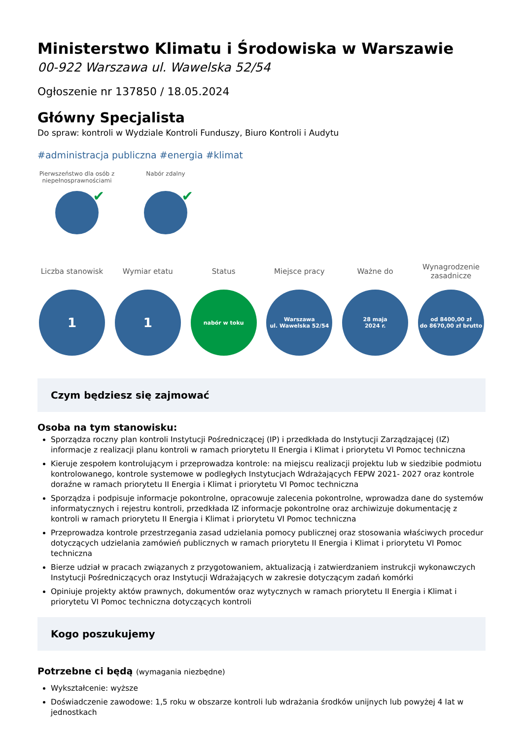Ministerstwo Klimatu i Środowiska w Warszawie
00-922 Warszawa ul. Wawelska 52/54
Ogłoszenie nr 137850 / 18.05.2024
Główny Specjalista
Do spraw: kontroli w Wydziale Kontroli Funduszy, Biuro Kontroli i Audytu
#administracja publiczna #energia #klimat
Pierwszeństwo dla osób z niepełnosprawnościami
✔
Nabór zdalny
✔
Liczba stanowisk
1
Wymiar etatu
1
Status
nabór w toku
Miejsce pracy
Warszawa
ul. Wawelska 52/54
Ważne do
28 maja
2024 r.
Wynagrodzenie zasadnicze
od 8400,00 zł
do 8670,00 zł brutto
Czym będziesz się zajmować
Osoba na tym stanowisku:
Sporządza roczny plan kontroli Instytucji Pośredniczącej (IP) i przedkłada do Instytucji Zarządzającej (IZ) informacje z realizacji planu kontroli w ramach priorytetu II Energia i Klimat i priorytetu VI Pomoc techniczna
Kieruje zespołem kontrolującym i przeprowadza kontrole: na miejscu realizacji projektu lub w siedzibie podmiotu kontrolowanego, kontrole systemowe w podległych Instytucjach Wdrażających FEPW 2021- 2027 oraz kontrole doraźne w ramach priorytetu II Energia i Klimat i priorytetu VI Pomoc techniczna
Sporządza i podpisuje informacje pokontrolne, opracowuje zalecenia pokontrolne, wprowadza dane do systemów informatycznych i rejestru kontroli, przedkłada IZ informacje pokontrolne oraz archiwizuje dokumentację z kontroli w ramach priorytetu II Energia i Klimat i priorytetu VI Pomoc techniczna
Przeprowadza kontrole przestrzegania zasad udzielania pomocy publicznej oraz stosowania właściwych procedur dotyczących udzielania zamówień publicznych w ramach priorytetu II Energia i Klimat i priorytetu VI Pomoc techniczna
Bierze udział w pracach związanych z przygotowaniem, aktualizacją i zatwierdzaniem instrukcji wykonawczych Instytucji Pośredniczących oraz Instytucji Wdrażających w zakresie dotyczącym zadań komórki
Opiniuje projekty aktów prawnych, dokumentów oraz wytycznych w ramach priorytetu II Energia i Klimat i priorytetu VI Pomoc techniczna dotyczących kontroli
Kogo poszukujemy
Potrzebne ci będą (wymagania niezbędne)
Wykształcenie: wyższe
Doświadczenie zawodowe: 1,5 roku w obszarze kontroli lub wdrażania środków unijnych lub powyżej 4 lat w jednostkach